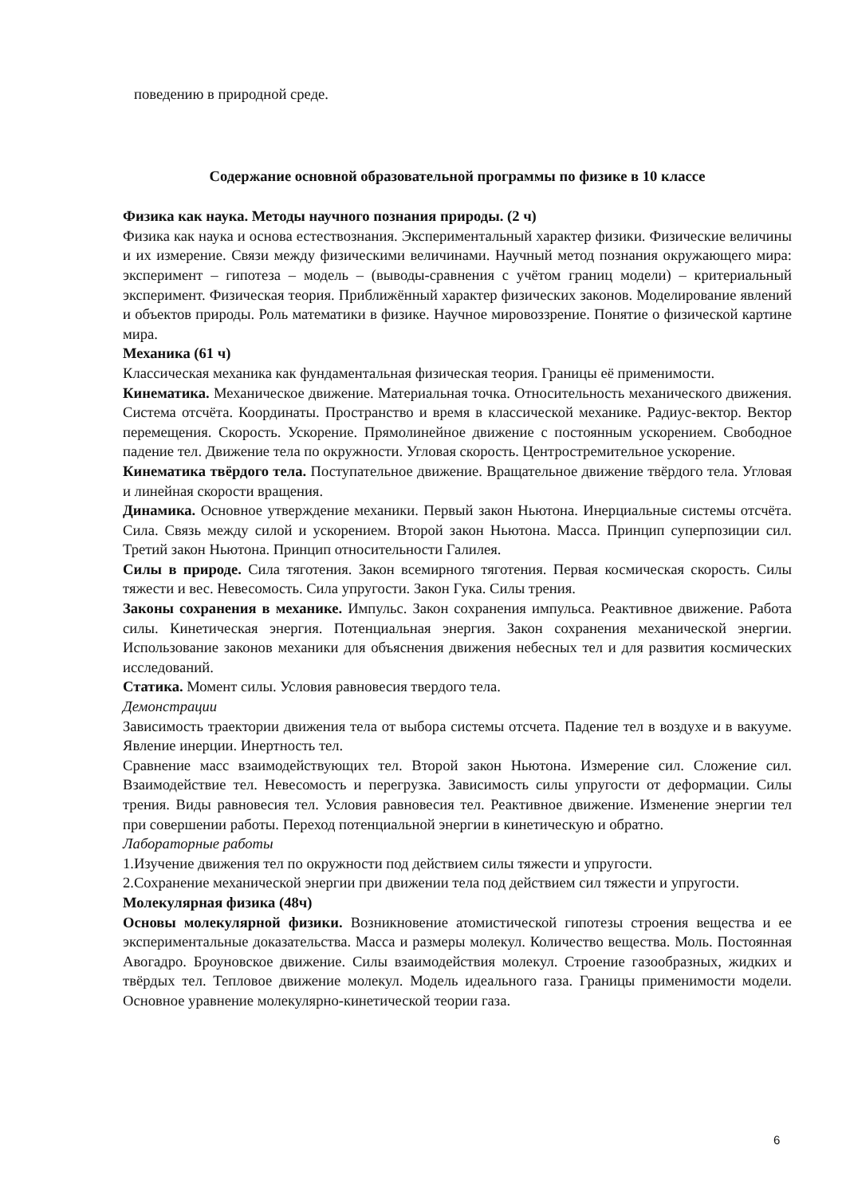поведению в природной среде.
Содержание основной образовательной программы по физике в 10 классе
Физика как наука. Методы научного познания природы. (2 ч)
Физика как наука и основа естествознания. Экспериментальный характер физики. Физические величины и их измерение. Связи между физическими величинами. Научный метод познания окружающего мира: эксперимент – гипотеза – модель – (выводы-сравнения с учётом границ модели) – критериальный эксперимент. Физическая теория. Приближённый характер физических законов. Моделирование явлений и объектов природы. Роль математики в физике. Научное мировоззрение. Понятие о физической картине мира.
Механика (61 ч)
Классическая механика как фундаментальная физическая теория. Границы её применимости.
Кинематика. Механическое движение. Материальная точка. Относительность механического движения. Система отсчёта. Координаты. Пространство и время в классической механике. Радиус-вектор. Вектор перемещения. Скорость. Ускорение. Прямолинейное движение с постоянным ускорением. Свободное падение тел. Движение тела по окружности. Угловая скорость. Центростремительное ускорение.
Кинематика твёрдого тела. Поступательное движение. Вращательное движение твёрдого тела. Угловая и линейная скорости вращения.
Динамика. Основное утверждение механики. Первый закон Ньютона. Инерциальные системы отсчёта. Сила. Связь между силой и ускорением. Второй закон Ньютона. Масса. Принцип суперпозиции сил. Третий закон Ньютона. Принцип относительности Галилея.
Силы в природе. Сила тяготения. Закон всемирного тяготения. Первая космическая скорость. Силы тяжести и вес. Невесомость. Сила упругости. Закон Гука. Силы трения.
Законы сохранения в механике. Импульс. Закон сохранения импульса. Реактивное движение. Работа силы. Кинетическая энергия. Потенциальная энергия. Закон сохранения механической энергии. Использование законов механики для объяснения движения небесных тел и для развития космических исследований.
Статика. Момент силы. Условия равновесия твердого тела.
Демонстрации
Зависимость траектории движения тела от выбора системы отсчета. Падение тел в воздухе и в вакууме. Явление инерции. Инертность тел.
Сравнение масс взаимодействующих тел. Второй закон Ньютона. Измерение сил. Сложение сил. Взаимодействие тел. Невесомость и перегрузка. Зависимость силы упругости от деформации. Силы трения. Виды равновесия тел. Условия равновесия тел. Реактивное движение. Изменение энергии тел при совершении работы. Переход потенциальной энергии в кинетическую и обратно.
Лабораторные работы
1.Изучение движения тел по окружности под действием силы тяжести и упругости.
2.Сохранение механической энергии при движении тела под действием сил тяжести и упругости.
Молекулярная физика (48ч)
Основы молекулярной физики. Возникновение атомистической гипотезы строения вещества и ее экспериментальные доказательства. Масса и размеры молекул. Количество вещества. Моль. Постоянная Авогадро. Броуновское движение. Силы взаимодействия молекул. Строение газообразных, жидких и твёрдых тел. Тепловое движение молекул. Модель идеального газа. Границы применимости модели. Основное уравнение молекулярно-кинетической теории газа.
6